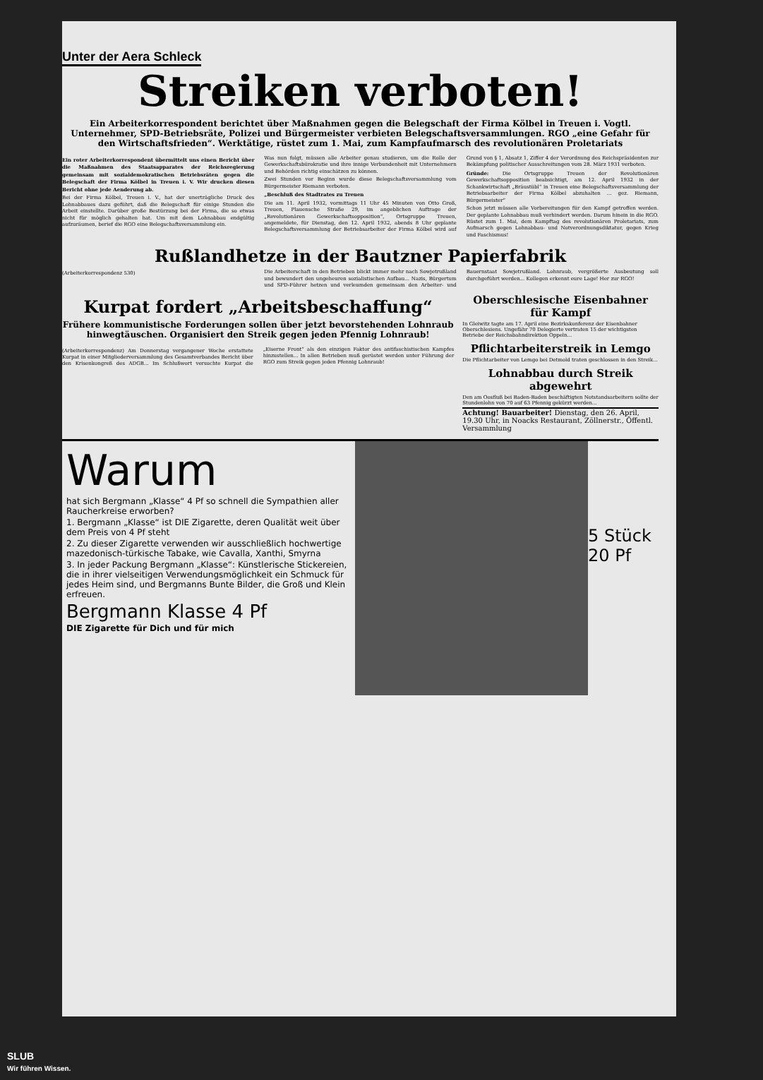Unter der Aera Schleck
Streiken verboten!
Ein Arbeiterkorrespondent berichtet über Maßnahmen gegen die Belegschaft der Firma Kölbel in Treuen i. Vogtl. Unternehmer, SPD-Betriebsräte, Polizei und Bürgermeister verbieten Belegschaftsversammlungen. RGO „eine Gefahr für den Wirtschaftsfrieden“. Werktätige, rüstet zum 1. Mai, zum Kampfaufmarsch des revolutionären Proletariats
Ein roter Arbeiterkorrespondent übermittelt uns einen Bericht über die Maßnahmen des Staatsapparates der Reichsregierung gemeinsam mit sozialdemokratischen Betriebsräten gegen die Belegschaft der Firma Kölbel in Treuen i. V. Wir drucken diesen Bericht ohne jede Aenderung ab.
Bei der Firma Kölbel, Treuen i. V., hat der unerträgliche Druck des Lohnabbaues dazu geführt, daß die Belegschaft für einige Stunden die Arbeit einstellte. Darüber große Bestürzung bei der Firma, die so etwas nicht für möglich gehalten hat. Um mit dem Lohnabbau endgültig aufzuräumen, berief die RGO eine Belegschaftsversammlung ein.
Was nun folgt, müssen alle Arbeiter genau studieren, um die Rolle der Gewerkschaftsbürokratie und ihre innige Verbundenheit mit Unternehmern und Behörden richtig einschätzen zu können.
Zwei Stunden vor Beginn wurde diese Belegschaftsversammlung vom Bürgermeister Riemann verboten.
„Beschluß des Stadtrates zu Treuen
Die am 11. April 1932, vormittags 11 Uhr 45 Minuten von Otto Groß, Treuen, Plauensche Straße 29, im angeblichen Auftrage der „Revolutionären Gewerkschaftsopposition“, Ortsgruppe Treuen, angemeldete, für Dienstag, den 12. April 1932, abends 8 Uhr geplante Belegschaftsversammlung der Betriebsarbeiter der Firma Kölbel wird auf Grund von § 1, Absatz 1, Ziffer 4 der Verordnung des Reichspräsidenten zur Bekämpfung politischer Ausschreitungen vom 28. März 1931 verboten.
Gründe: Die Ortsgruppe Treuen der Revolutionären Gewerkschaftsopposition beabsichtigt, am 12. April 1932 in der Schankwirtschaft „Bräustübl“ in Treuen eine Belegschaftsversammlung der Betriebsarbeiter der Firma Kölbel abzuhalten ... gez. Riemann, Bürgermeister“
Schon jetzt müssen alle Vorbereitungen für den Kampf getroffen werden. Der geplante Lohnabbau muß verhindert werden. Darum hinein in die RGO. Rüstet zum 1. Mai, dem Kampftag des revolutionären Proletariats, zum Aufmarsch gegen Lohnabbau- und Notverordnungsdiktatur, gegen Krieg und Faschismus!
Rußlandhetze in der Bautzner Papierfabrik
(Arbeiterkorrespondenz 530)
Die Arbeiterschaft in den Betrieben blickt immer mehr nach Sowjetrußland und bewundert den ungeheuren sozialistischen Aufbau... Nazis, Bürgertum und SPD-Führer hetzen und verleumden gemeinsam den Arbeiter- und Bauernstaat Sowjetrußland. Lohnraub, vergrößerte Ausbeutung soll durchgeführt werden... Kollegen erkennt eure Lage! Her zur RGO!
Kurpat fordert „Arbeitsbeschaffung“
Frühere kommunistische Forderungen sollen über jetzt bevorstehenden Lohnraub hinwegtäuschen. Organisiert den Streik gegen jeden Pfennig Lohnraub!
(Arbeiterkorrespondenz) Am Donnerstag vergangener Woche erstattete Kurpat in einer Mitgliederversammlung des Gesamtverbandes Bericht über den Krisenkongreß des ADGB... Im Schlußwort versuchte Kurpat die „Eiserne Front“ als den einzigen Faktor des antifaschistischen Kampfes hinzustellen... In allen Betrieben muß gerüstet werden unter Führung der RGO zum Streik gegen jeden Pfennig Lohnraub!
Oberschlesische Eisenbahner für Kampf
In Gleiwitz tagte am 17. April eine Bezirkskonferenz der Eisenbahner Oberschlesiens. Ungefähr 70 Delegierte vertraten 15 der wichtigsten Betriebe der Reichsbahndirektion Oppeln...
Pflichtarbeiterstreik in Lemgo
Die Pflichtarbeiter von Lemgo bei Detmold traten geschlossen in den Streik...
Lohnabbau durch Streik abgewehrt
Den am Oosfluß bei Baden-Baden beschäftigten Notstandsarbeitern sollte der Stundenlohn von 70 auf 63 Pfennig gekürzt werden...
Achtung! Bauarbeiter! Dienstag, den 26. April, 19.30 Uhr, in Noacks Restaurant, Zöllnerstr., Öffentl. Versammlung
Warum
hat sich Bergmann „Klasse“ 4 Pf so schnell die Sympathien aller Raucherkreise erworben?
1. Bergmann „Klasse“ ist DIE Zigarette, deren Qualität weit über dem Preis von 4 Pf steht
2. Zu dieser Zigarette verwenden wir ausschließlich hochwertige mazedonisch-türkische Tabake, wie Cavalla, Xanthi, Smyrna
3. In jeder Packung Bergmann „Klasse“: Künstlerische Stickereien, die in ihrer vielseitigen Verwendungsmöglichkeit ein Schmuck für jedes Heim sind, und Bergmanns Bunte Bilder, die Groß und Klein erfreuen.
Bergmann Klasse 4 Pf
DIE Zigarette für Dich und für mich
5 Stück 20 Pf
SLUB
Wir führen Wissen.